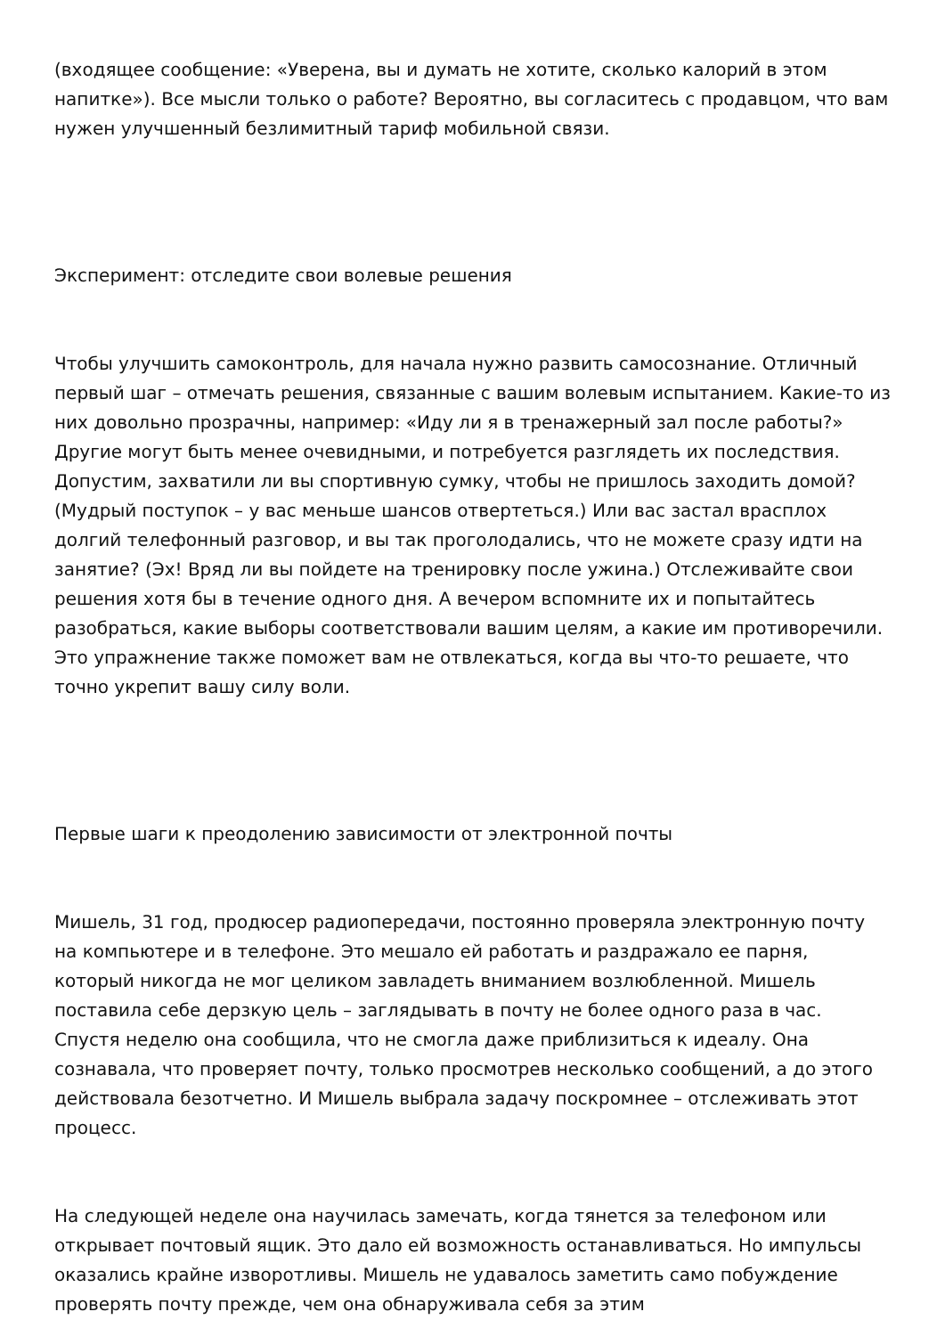(входящее сообщение: «Уверена, вы и думать не хотите, сколько калорий в этом напитке»). Все мысли только о работе? Вероятно, вы согласитесь с продавцом, что вам нужен улучшенный безлимитный тариф мобильной связи.
Эксперимент: отследите свои волевые решения
Чтобы улучшить самоконтроль, для начала нужно развить самосознание. Отличный первый шаг – отмечать решения, связанные с вашим волевым испытанием. Какие-то из них довольно прозрачны, например: «Иду ли я в тренажерный зал после работы?» Другие могут быть менее очевидными, и потребуется разглядеть их последствия. Допустим, захватили ли вы спортивную сумку, чтобы не пришлось заходить домой? (Мудрый поступок – у вас меньше шансов отвертеться.) Или вас застал врасплох долгий телефонный разговор, и вы так проголодались, что не можете сразу идти на занятие? (Эх! Вряд ли вы пойдете на тренировку после ужина.) Отслеживайте свои решения хотя бы в течение одного дня. А вечером вспомните их и попытайтесь разобраться, какие выборы соответствовали вашим целям, а какие им противоречили. Это упражнение также поможет вам не отвлекаться, когда вы что-то решаете, что точно укрепит вашу силу воли.
Первые шаги к преодолению зависимости от электронной почты
Мишель, 31 год, продюсер радиопередачи, постоянно проверяла электронную почту на компьютере и в телефоне. Это мешало ей работать и раздражало ее парня, который никогда не мог целиком завладеть вниманием возлюбленной. Мишель поставила себе дерзкую цель – заглядывать в почту не более одного раза в час. Спустя неделю она сообщила, что не смогла даже приблизиться к идеалу. Она сознавала, что проверяет почту, только просмотрев несколько сообщений, а до этого действовала безотчетно. И Мишель выбрала задачу поскромнее – отслеживать этот процесс.
На следующей неделе она научилась замечать, когда тянется за телефоном или открывает почтовый ящик. Это дало ей возможность останавливаться. Но импульсы оказались крайне изворотливы. Мишель не удавалось заметить само побуждение проверять почту прежде, чем она обнаруживала себя за этим